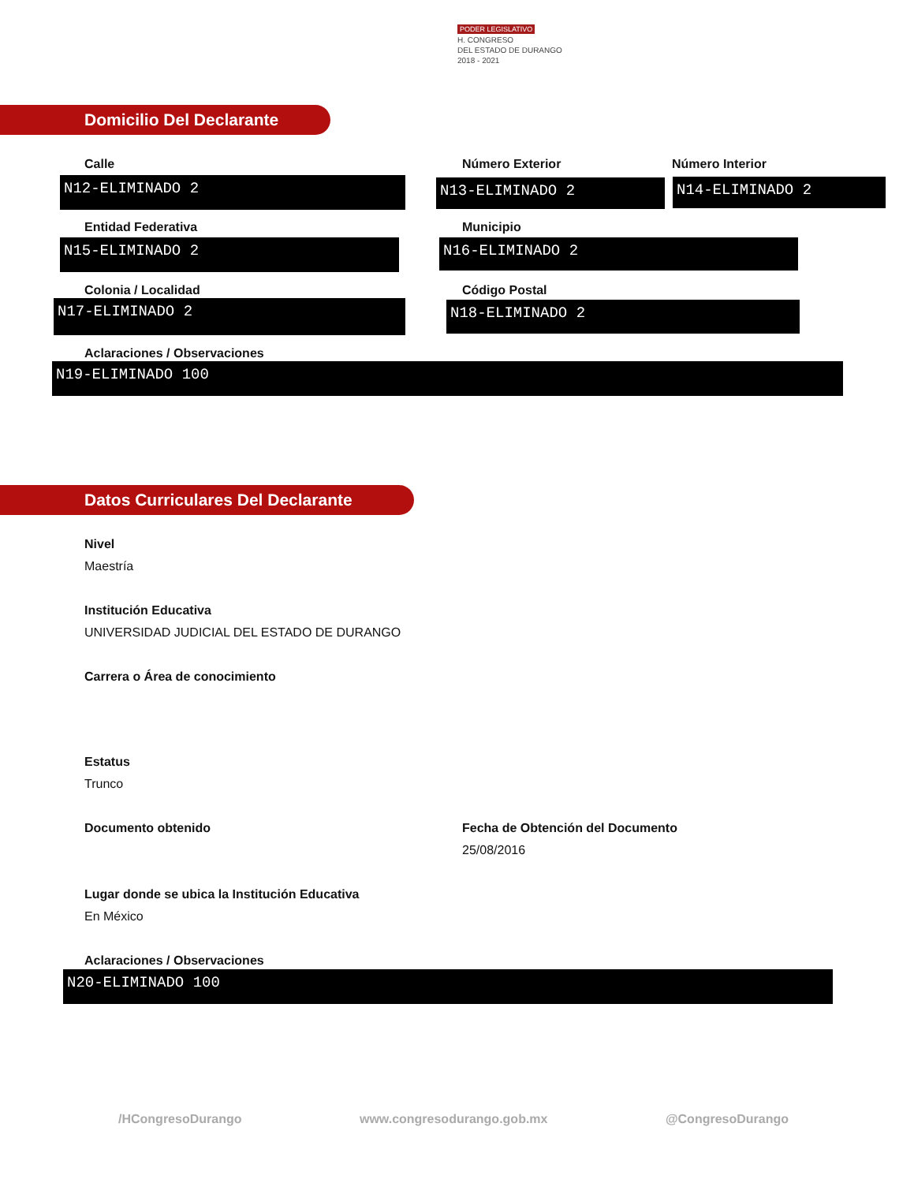PODER LEGISLATIVO
H. CONGRESO
DEL ESTADO DE DURANGO
2018 - 2021
Domicilio Del Declarante
Calle
N12-ELIMINADO 2
Número Exterior
N13-ELIMINADO 2
Número Interior
N14-ELIMINADO 2
Entidad Federativa
N15-ELIMINADO 2
Municipio
N16-ELIMINADO 2
Colonia / Localidad
N17-ELIMINADO 2
Código Postal
N18-ELIMINADO 2
Aclaraciones / Observaciones
N19-ELIMINADO 100
Datos Curriculares Del Declarante
Nivel
Maestría
Institución Educativa
UNIVERSIDAD JUDICIAL DEL ESTADO DE DURANGO
Carrera o Área de conocimiento
Estatus
Trunco
Documento obtenido Fecha de Obtención del Documento
25/08/2016
Lugar donde se ubica la Institución Educativa
En México
Aclaraciones / Observaciones
N20-ELIMINADO 100
/HCongresoDurango www.congresodurango.gob.mx @CongresoDurango